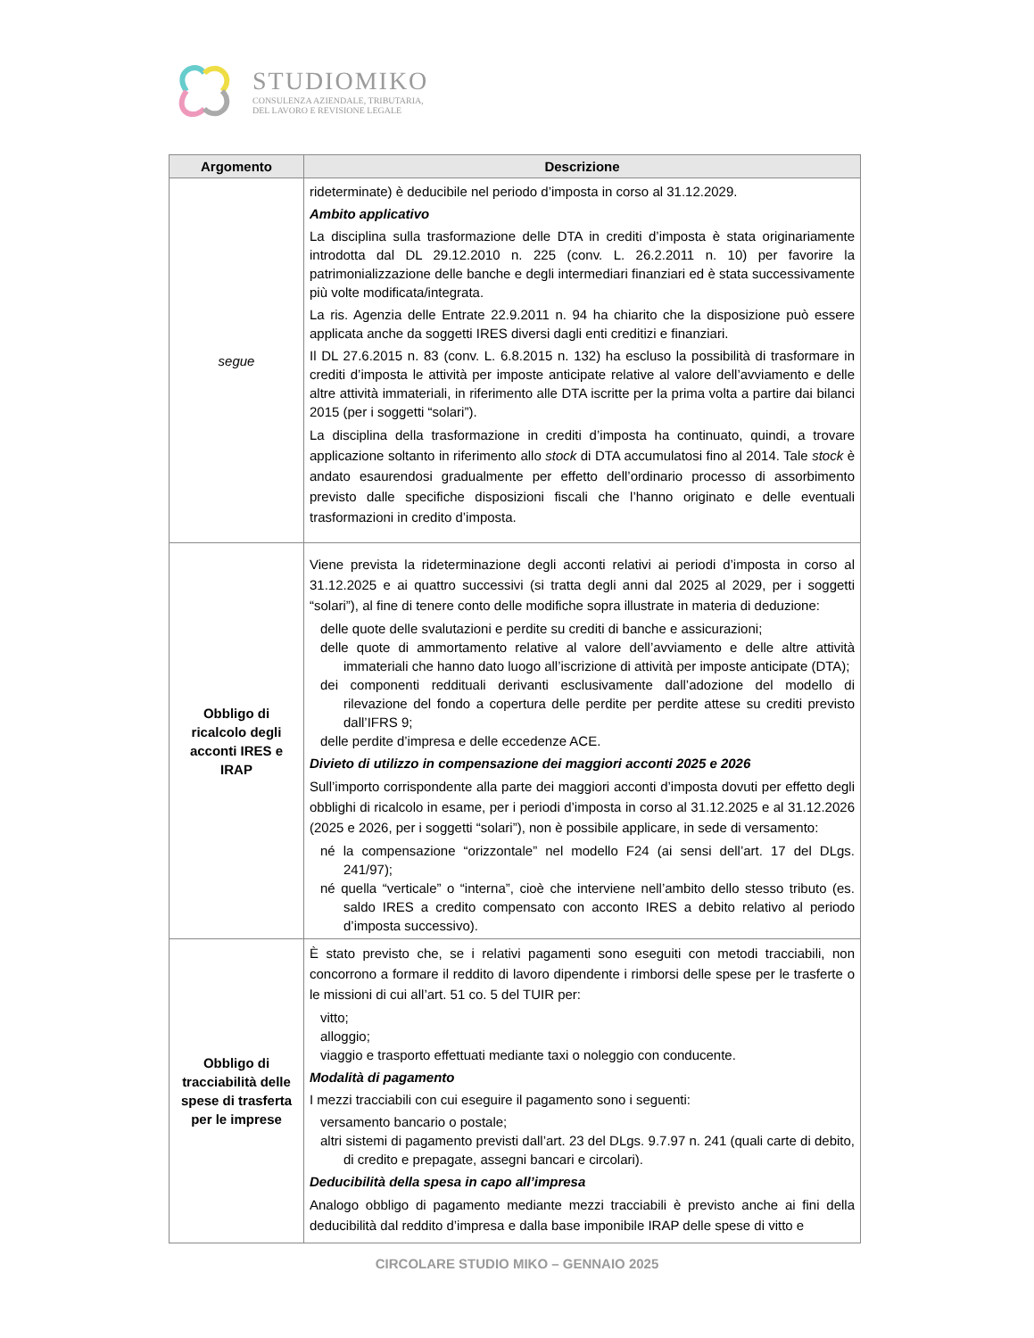STUDIOMIKO
CONSULENZA AZIENDALE, TRIBUTARIA,
DEL LAVORO E REVISIONE LEGALE
| Argomento | Descrizione |
| --- | --- |
| segue | rideterminate) è deducibile nel periodo d’imposta in corso al 31.12.2029. Ambito applicativo La disciplina sulla trasformazione delle DTA in crediti d’imposta è stata originariamente introdotta dal DL 29.12.2010 n. 225 (conv. L. 26.2.2011 n. 10) per favorire la patrimonializzazione delle banche e degli intermediari finanziari ed è stata successivamente più volte modificata/integrata. La ris. Agenzia delle Entrate 22.9.2011 n. 94 ha chiarito che la disposizione può essere applicata anche da soggetti IRES diversi dagli enti creditizi e finanziari. Il DL 27.6.2015 n. 83 (conv. L. 6.8.2015 n. 132) ha escluso la possibilità di trasformare in crediti d’imposta le attività per imposte anticipate relative al valore dell’avviamento e delle altre attività immateriali, in riferimento alle DTA iscritte per la prima volta a partire dai bilanci 2015 (per i soggetti “solari”). La disciplina della trasformazione in crediti d’imposta ha continuato, quindi, a trovare applicazione soltanto in riferimento allo stock di DTA accumulatosi fino al 2014. Tale stock è andato esaurendosi gradualmente per effetto dell’ordinario processo di assorbimento previsto dalle specifiche disposizioni fiscali che l’hanno originato e delle eventuali trasformazioni in credito d’imposta. |
| Obbligo di ricalcolo degli acconti IRES e IRAP | Viene prevista la rideterminazione degli acconti relativi ai periodi d’imposta in corso al 31.12.2025 e ai quattro successivi (si tratta degli anni dal 2025 al 2029, per i soggetti “solari”), al fine di tenere conto delle modifiche sopra illustrate in materia di deduzione: delle quote delle svalutazioni e perdite su crediti di banche e assicurazioni; delle quote di ammortamento relative al valore dell’avviamento e delle altre attività immateriali che hanno dato luogo all’iscrizione di attività per imposte anticipate (DTA); dei componenti reddituali derivanti esclusivamente dall’adozione del modello di rilevazione del fondo a copertura delle perdite per perdite attese su crediti previsto dall’IFRS 9; delle perdite d’impresa e delle eccedenze ACE. Divieto di utilizzo in compensazione dei maggiori acconti 2025 e 2026 Sull’importo corrispondente alla parte dei maggiori acconti d’imposta dovuti per effetto degli obblighi di ricalcolo in esame, per i periodi d’imposta in corso al 31.12.2025 e al 31.12.2026 (2025 e 2026, per i soggetti “solari”), non è possibile applicare, in sede di versamento: né la compensazione “orizzontale” nel modello F24 (ai sensi dell’art. 17 del DLgs. 241/97); né quella “verticale” o “interna”, cioè che interviene nell’ambito dello stesso tributo (es. saldo IRES a credito compensato con acconto IRES a debito relativo al periodo d’imposta successivo). |
| Obbligo di tracciabilità delle spese di trasferta per le imprese | È stato previsto che, se i relativi pagamenti sono eseguiti con metodi tracciabili, non concorrono a formare il reddito di lavoro dipendente i rimborsi delle spese per le trasferte o le missioni di cui all’art. 51 co. 5 del TUIR per: vitto; alloggio; viaggio e trasporto effettuati mediante taxi o noleggio con conducente. Modalità di pagamento I mezzi tracciabili con cui eseguire il pagamento sono i seguenti: versamento bancario o postale; altri sistemi di pagamento previsti dall’art. 23 del DLgs. 9.7.97 n. 241 (quali carte di debito, di credito e prepagate, assegni bancari e circolari). Deducibilità della spesa in capo all’impresa Analogo obbligo di pagamento mediante mezzi tracciabili è previsto anche ai fini della deducibilità dal reddito d’impresa e dalla base imponibile IRAP delle spese di vitto e |
CIRCOLARE STUDIO MIKO – GENNAIO 2025